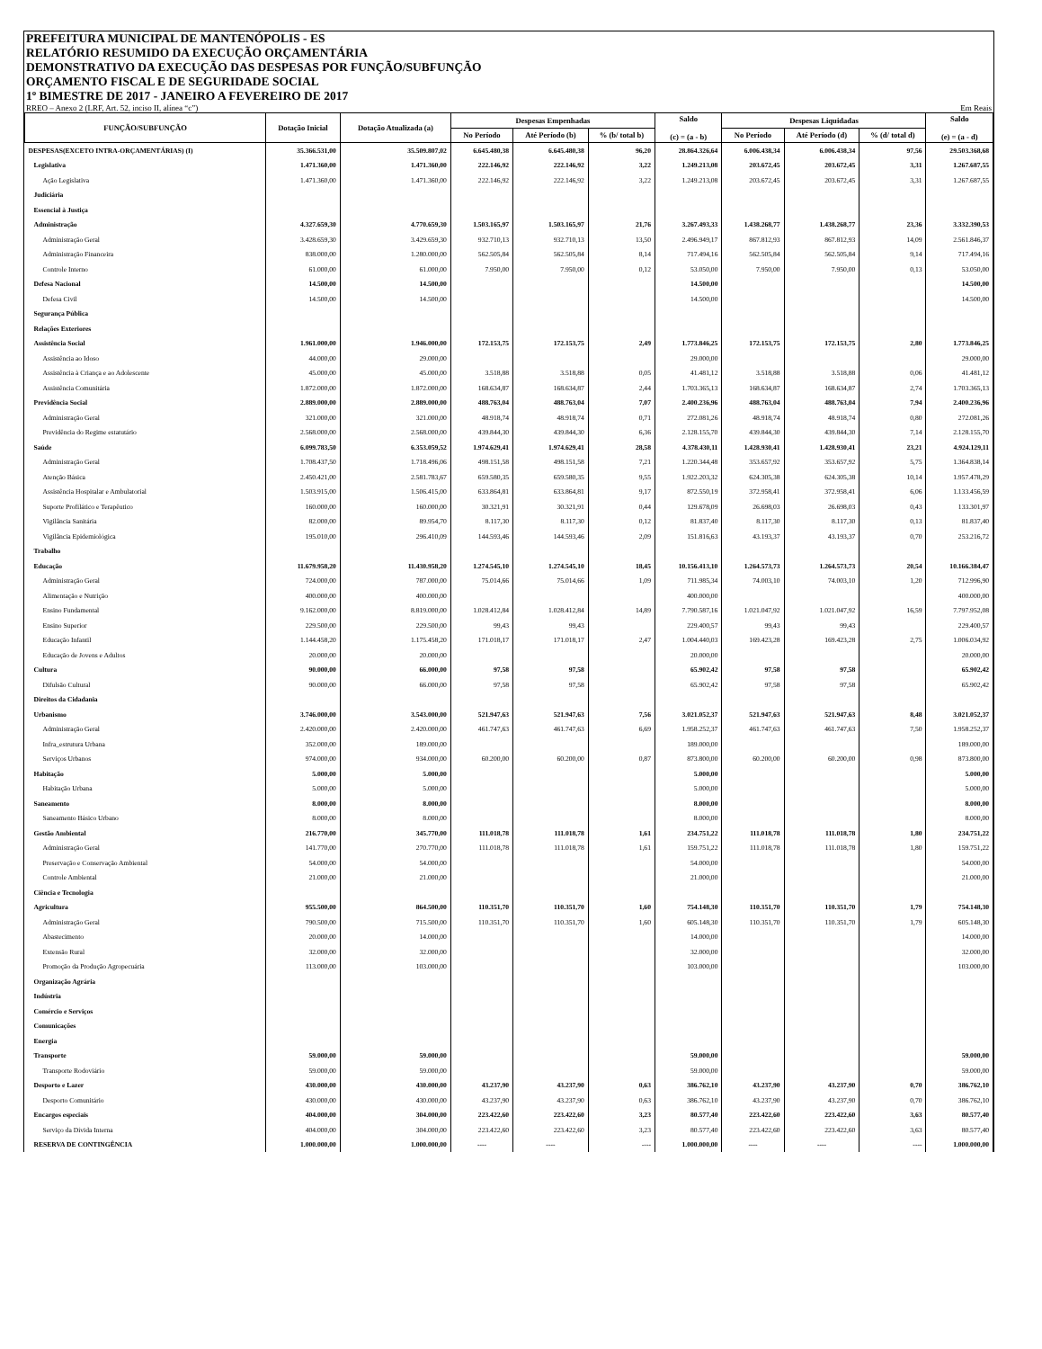PREFEITURA MUNICIPAL DE MANTENÓPOLIS - ES
RELATÓRIO RESUMIDO DA EXECUÇÃO ORÇAMENTÁRIA
DEMONSTRATIVO DA EXECUÇÃO DAS DESPESAS POR FUNÇÃO/SUBFUNÇÃO
ORÇAMENTO FISCAL E DE SEGURIDADE SOCIAL
1º BIMESTRE DE 2017 - JANEIRO A FEVEREIRO DE 2017
RREO – Anexo 2 (LRF, Art. 52, inciso II, alínea “c”) Em Reais
| FUNÇÃO/SUBFUNÇÃO | Dotação Inicial | Dotação Atualizada (a) | Despesas Empenhadas | | | Saldo (c) = (a - b) | Despesas Liquidadas | | | Saldo (e) = (a - d) |
| --- | --- | --- | --- | --- | --- | --- | --- | --- | --- | --- |
| | | | No Período | Até Período (b) | % (b/ total b) | | No Período | Até Período (d) | % (d/ total d) | |
| DESPESAS(EXCETO INTRA-ORÇAMENTÁRIAS) (I) | 35.366.531,00 | 35.509.807,02 | 6.645.480,38 | 6.645.480,38 | 96,20 | 28.864.326,64 | 6.006.438,34 | 6.006.438,34 | 97,56 | 29.503.368,68 |
| Legislativa | 1.471.360,00 | 1.471.360,00 | 222.146,92 | 222.146,92 | 3,22 | 1.249.213,08 | 203.672,45 | 203.672,45 | 3,31 | 1.267.687,55 |
| Ação Legislativa | 1.471.360,00 | 1.471.360,00 | 222.146,92 | 222.146,92 | 3,22 | 1.249.213,08 | 203.672,45 | 203.672,45 | 3,31 | 1.267.687,55 |
| Judiciária | | | | | | | | | | |
| Essencial à Justiça | | | | | | | | | | |
| Administração | 4.327.659,30 | 4.770.659,30 | 1.503.165,97 | 1.503.165,97 | 21,76 | 3.267.493,33 | 1.438.268,77 | 1.438.268,77 | 23,36 | 3.332.390,53 |
| Administração Geral | 3.428.659,30 | 3.429.659,30 | 932.710,13 | 932.710,13 | 13,50 | 2.496.949,17 | 867.812,93 | 867.812,93 | 14,09 | 2.561.846,37 |
| Administração Financeira | 838.000,00 | 1.280.000,00 | 562.505,84 | 562.505,84 | 8,14 | 717.494,16 | 562.505,84 | 562.505,84 | 9,14 | 717.494,16 |
| Controle Interno | 61.000,00 | 61.000,00 | 7.950,00 | 7.950,00 | 0,12 | 53.050,00 | 7.950,00 | 7.950,00 | 0,13 | 53.050,00 |
| Defesa Nacional | 14.500,00 | 14.500,00 | | | | 14.500,00 | | | | 14.500,00 |
| Defesa Civil | 14.500,00 | 14.500,00 | | | | 14.500,00 | | | | 14.500,00 |
| Segurança Pública | | | | | | | | | | |
| Relações Exteriores | | | | | | | | | | |
| Assistência Social | 1.961.000,00 | 1.946.000,00 | 172.153,75 | 172.153,75 | 2,49 | 1.773.846,25 | 172.153,75 | 172.153,75 | 2,80 | 1.773.846,25 |
| Assistência ao Idoso | 44.000,00 | 29.000,00 | | | | 29.000,00 | | | | 29.000,00 |
| Assistência à Criança e ao Adolescente | 45.000,00 | 45.000,00 | 3.518,88 | 3.518,88 | 0,05 | 41.481,12 | 3.518,88 | 3.518,88 | 0,06 | 41.481,12 |
| Assistência Comunitária | 1.872.000,00 | 1.872.000,00 | 168.634,87 | 168.634,87 | 2,44 | 1.703.365,13 | 168.634,87 | 168.634,87 | 2,74 | 1.703.365,13 |
| Previdência Social | 2.889.000,00 | 2.889.000,00 | 488.763,04 | 488.763,04 | 7,07 | 2.400.236,96 | 488.763,04 | 488.763,04 | 7,94 | 2.400.236,96 |
| Administração Geral | 321.000,00 | 321.000,00 | 48.918,74 | 48.918,74 | 0,71 | 272.081,26 | 48.918,74 | 48.918,74 | 0,80 | 272.081,26 |
| Previdência do Regime estatutário | 2.568.000,00 | 2.568.000,00 | 439.844,30 | 439.844,30 | 6,36 | 2.128.155,70 | 439.844,30 | 439.844,30 | 7,14 | 2.128.155,70 |
| Saúde | 6.099.783,50 | 6.353.059,52 | 1.974.629,41 | 1.974.629,41 | 28,58 | 4.378.430,11 | 1.428.930,41 | 1.428.930,41 | 23,21 | 4.924.129,11 |
| Administração Geral | 1.708.437,50 | 1.718.496,06 | 498.151,58 | 498.151,58 | 7,21 | 1.220.344,48 | 353.657,92 | 353.657,92 | 5,75 | 1.364.838,14 |
| Atenção Básica | 2.450.421,00 | 2.581.783,67 | 659.580,35 | 659.580,35 | 9,55 | 1.922.203,32 | 624.305,38 | 624.305,38 | 10,14 | 1.957.478,29 |
| Assistência Hospitalar e Ambulatorial | 1.503.915,00 | 1.506.415,00 | 633.864,81 | 633.864,81 | 9,17 | 872.550,19 | 372.958,41 | 372.958,41 | 6,06 | 1.133.456,59 |
| Suporte Profilático e Terapêutico | 160.000,00 | 160.000,00 | 30.321,91 | 30.321,91 | 0,44 | 129.678,09 | 26.698,03 | 26.698,03 | 0,43 | 133.301,97 |
| Vigilância Sanitária | 82.000,00 | 89.954,70 | 8.117,30 | 8.117,30 | 0,12 | 81.837,40 | 8.117,30 | 8.117,30 | 0,13 | 81.837,40 |
| Vigilância Epidemiológica | 195.010,00 | 296.410,09 | 144.593,46 | 144.593,46 | 2,09 | 151.816,63 | 43.193,37 | 43.193,37 | 0,70 | 253.216,72 |
| Trabalho | | | | | | | | | | |
| Educação | 11.679.958,20 | 11.430.958,20 | 1.274.545,10 | 1.274.545,10 | 18,45 | 10.156.413,10 | 1.264.573,73 | 1.264.573,73 | 20,54 | 10.166.384,47 |
| Administração Geral | 724.000,00 | 787.000,00 | 75.014,66 | 75.014,66 | 1,09 | 711.985,34 | 74.003,10 | 74.003,10 | 1,20 | 712.996,90 |
| Alimentação e Nutrição | 400.000,00 | 400.000,00 | | | | 400.000,00 | | | | 400.000,00 |
| Ensino Fundamental | 9.162.000,00 | 8.819.000,00 | 1.028.412,84 | 1.028.412,84 | 14,89 | 7.790.587,16 | 1.021.047,92 | 1.021.047,92 | 16,59 | 7.797.952,08 |
| Ensino Superior | 229.500,00 | 229.500,00 | 99,43 | 99,43 | | 229.400,57 | 99,43 | 99,43 | | 229.400,57 |
| Educação Infantil | 1.144.458,20 | 1.175.458,20 | 171.018,17 | 171.018,17 | 2,47 | 1.004.440,03 | 169.423,28 | 169.423,28 | 2,75 | 1.006.034,92 |
| Educação de Jovens e Adultos | 20.000,00 | 20.000,00 | | | | 20.000,00 | | | | 20.000,00 |
| Cultura | 90.000,00 | 66.000,00 | 97,58 | 97,58 | | 65.902,42 | 97,58 | 97,58 | | 65.902,42 |
| Difulsão Cultural | 90.000,00 | 66.000,00 | 97,58 | 97,58 | | 65.902,42 | 97,58 | 97,58 | | 65.902,42 |
| Direitos da Cidadania | | | | | | | | | | |
| Urbanismo | 3.746.000,00 | 3.543.000,00 | 521.947,63 | 521.947,63 | 7,56 | 3.021.052,37 | 521.947,63 | 521.947,63 | 8,48 | 3.021.052,37 |
| Administração Geral | 2.420.000,00 | 2.420.000,00 | 461.747,63 | 461.747,63 | 6,69 | 1.958.252,37 | 461.747,63 | 461.747,63 | 7,50 | 1.958.252,37 |
| Infra_estrutura Urbana | 352.000,00 | 189.000,00 | | | | 189.000,00 | | | | 189.000,00 |
| Serviços Urbanos | 974.000,00 | 934.000,00 | 60.200,00 | 60.200,00 | 0,87 | 873.800,00 | 60.200,00 | 60.200,00 | 0,98 | 873.800,00 |
| Habitação | 5.000,00 | 5.000,00 | | | | 5.000,00 | | | | 5.000,00 |
| Habitação Urbana | 5.000,00 | 5.000,00 | | | | 5.000,00 | | | | 5.000,00 |
| Saneamento | 8.000,00 | 8.000,00 | | | | 8.000,00 | | | | 8.000,00 |
| Saneamento Básico Urbano | 8.000,00 | 8.000,00 | | | | 8.000,00 | | | | 8.000,00 |
| Gestão Ambiental | 216.770,00 | 345.770,00 | 111.018,78 | 111.018,78 | 1,61 | 234.751,22 | 111.018,78 | 111.018,78 | 1,80 | 234.751,22 |
| Administração Geral | 141.770,00 | 270.770,00 | 111.018,78 | 111.018,78 | 1,61 | 159.751,22 | 111.018,78 | 111.018,78 | 1,80 | 159.751,22 |
| Preservação e Conservação Ambiental | 54.000,00 | 54.000,00 | | | | 54.000,00 | | | | 54.000,00 |
| Controle Ambiental | 21.000,00 | 21.000,00 | | | | 21.000,00 | | | | 21.000,00 |
| Ciência e Tecnologia | | | | | | | | | | |
| Agricultura | 955.500,00 | 864.500,00 | 110.351,70 | 110.351,70 | 1,60 | 754.148,30 | 110.351,70 | 110.351,70 | 1,79 | 754.148,30 |
| Administração Geral | 790.500,00 | 715.500,00 | 110.351,70 | 110.351,70 | 1,60 | 605.148,30 | 110.351,70 | 110.351,70 | 1,79 | 605.148,30 |
| Abastecimento | 20.000,00 | 14.000,00 | | | | 14.000,00 | | | | 14.000,00 |
| Extensão Rural | 32.000,00 | 32.000,00 | | | | 32.000,00 | | | | 32.000,00 |
| Promoção da Produção Agropecuária | 113.000,00 | 103.000,00 | | | | 103.000,00 | | | | 103.000,00 |
| Organização Agrária | | | | | | | | | | |
| Indústria | | | | | | | | | | |
| Comércio e Serviços | | | | | | | | | | |
| Comunicações | | | | | | | | | | |
| Energia | | | | | | | | | | |
| Transporte | 59.000,00 | 59.000,00 | | | | 59.000,00 | | | | 59.000,00 |
| Transporte Rodoviário | 59.000,00 | 59.000,00 | | | | 59.000,00 | | | | 59.000,00 |
| Desporto e Lazer | 430.000,00 | 430.000,00 | 43.237,90 | 43.237,90 | 0,63 | 386.762,10 | 43.237,90 | 43.237,90 | 0,70 | 386.762,10 |
| Desporto Comunitário | 430.000,00 | 430.000,00 | 43.237,90 | 43.237,90 | 0,63 | 386.762,10 | 43.237,90 | 43.237,90 | 0,70 | 386.762,10 |
| Encargos especiais | 404.000,00 | 304.000,00 | 223.422,60 | 223.422,60 | 3,23 | 80.577,40 | 223.422,60 | 223.422,60 | 3,63 | 80.577,40 |
| Serviço da Dívida Interna | 404.000,00 | 304.000,00 | 223.422,60 | 223.422,60 | 3,23 | 80.577,40 | 223.422,60 | 223.422,60 | 3,63 | 80.577,40 |
| RESERVA DE CONTINGÊNCIA | 1.000.000,00 | 1.000.000,00 | ---- | ---- | ---- | 1.000.000,00 | ---- | ---- | ---- | 1.000.000,00 |